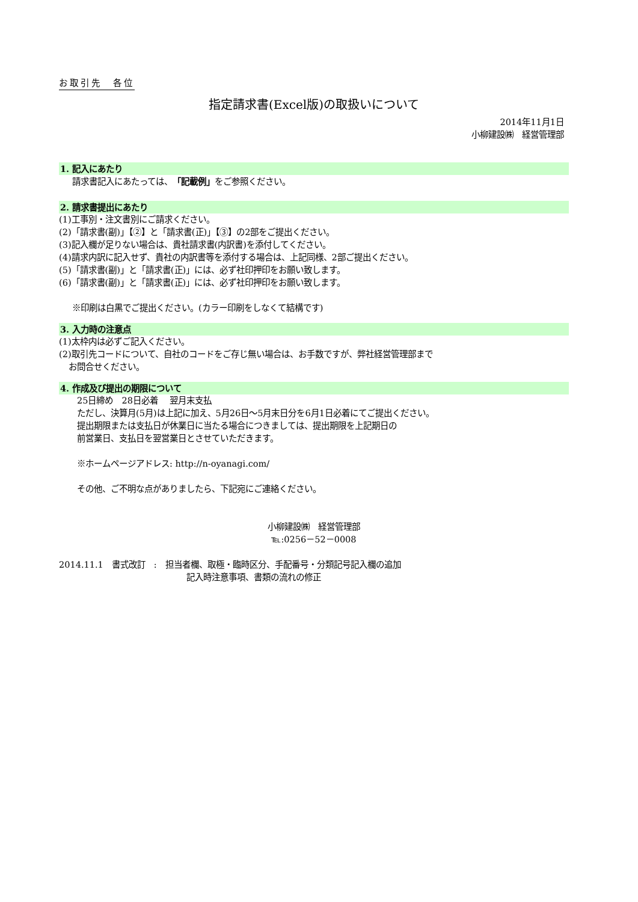お取引先　各位
指定請求書(Excel版)の取扱いについて
2014年11月1日
小柳建設㈱　経営管理部
1. 記入にあたり
請求書記入にあたっては、「記載例」をご参照ください。
2. 請求書提出にあたり
(1)工事別・注文書別にご請求ください。
(2)「請求書(副)」【②】と「請求書(正)」【③】の2部をご提出ください。
(3)記入欄が足りない場合は、貴社請求書(内訳書)を添付してください。
(4)請求内訳に記入せず、貴社の内訳書等を添付する場合は、上記同様、2部ご提出ください。
(5)「請求書(副)」と「請求書(正)」には、必ず社印押印をお願い致します。
(6)「請求書(副)」と「請求書(正)」には、必ず社印押印をお願い致します。
※印刷は白黒でご提出ください。(カラー印刷をしなくて結構です)
3. 入力時の注意点
(1)太枠内は必ずご記入ください。
(2)取引先コードについて、自社のコードをご存じ無い場合は、お手数ですが、弊社経営管理部まで
お問合せください。
4. 作成及び提出の期限について
25日締め　28日必着　 翌月末支払
ただし、決算月(5月)は上記に加え、5月26日～5月末日分を6月1日必着にてご提出ください。
提出期限または支払日が休業日に当たる場合につきましては、提出期限を上記期日の
前営業日、支払日を翌営業日とさせていただきます。
※ホームページアドレス: http://n-oyanagi.com/
その他、ご不明な点がありましたら、下記宛にご連絡ください。
小柳建設㈱　経営管理部
℡:0256－52－0008
2014.11.1　書式改訂　:　担当者欄、取極・臨時区分、手配番号・分類記号記入欄の追加
記入時注意事項、書類の流れの修正